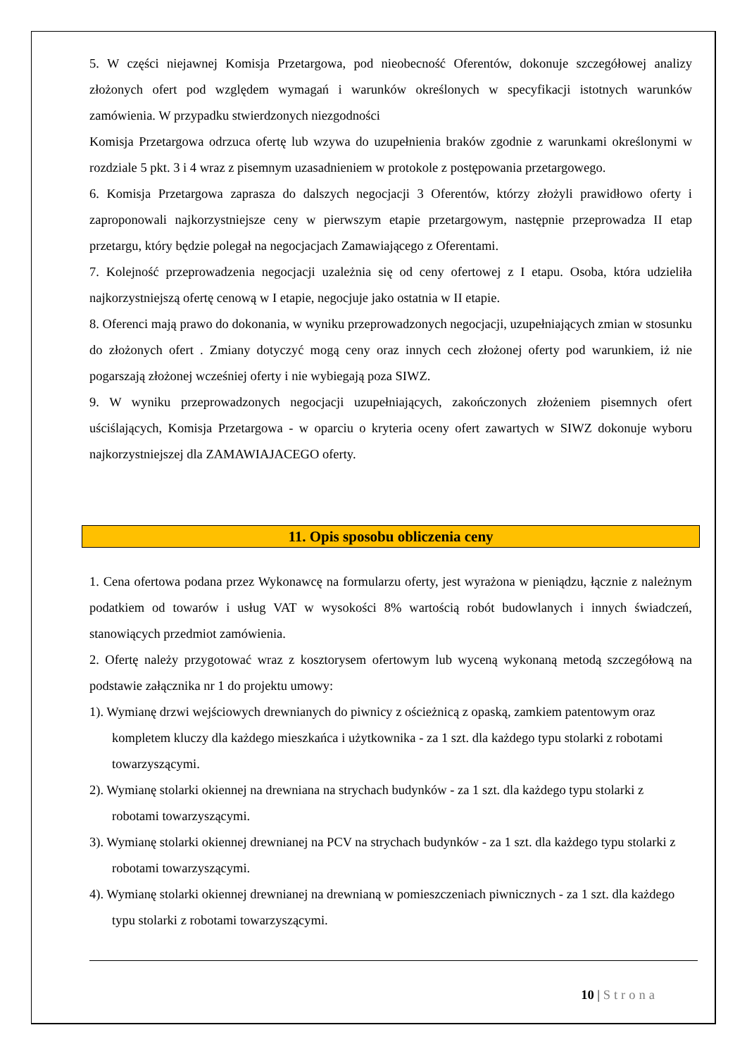5. W części niejawnej Komisja Przetargowa, pod nieobecność Oferentów, dokonuje szczegółowej analizy złożonych ofert pod względem wymagań i warunków określonych w specyfikacji istotnych warunków zamówienia. W przypadku stwierdzonych niezgodności
Komisja Przetargowa odrzuca ofertę lub wzywa do uzupełnienia braków zgodnie z warunkami określonymi w rozdziale 5 pkt. 3 i 4 wraz z pisemnym uzasadnieniem w protokole z postępowania przetargowego.
6. Komisja Przetargowa zaprasza do dalszych negocjacji 3 Oferentów, którzy złożyli prawidłowo oferty i zaproponowali najkorzystniejsze ceny w pierwszym etapie przetargowym, następnie przeprowadza II etap przetargu, który będzie polegał na negocjacjach Zamawiającego z Oferentami.
7. Kolejność przeprowadzenia negocjacji uzależnia się od ceny ofertowej z I etapu. Osoba, która udzieliła najkorzystniejszą ofertę cenową w I etapie, negocjuje jako ostatnia w II etapie.
8. Oferenci mają prawo do dokonania, w wyniku przeprowadzonych negocjacji, uzupełniających zmian w stosunku do złożonych ofert . Zmiany dotyczyć mogą ceny oraz innych cech złożonej oferty pod warunkiem, iż nie pogarszają złożonej wcześniej oferty i nie wybiegają poza SIWZ.
9. W wyniku przeprowadzonych negocjacji uzupełniających, zakończonych złożeniem pisemnych ofert uściślających, Komisja Przetargowa - w oparciu o kryteria oceny ofert zawartych w SIWZ dokonuje wyboru najkorzystniejszej dla ZAMAWIAJACEGO oferty.
11. Opis sposobu obliczenia ceny
1. Cena ofertowa podana przez Wykonawcę na formularzu oferty, jest wyrażona w pieniądzu, łącznie z należnym podatkiem od towarów i usług VAT w wysokości 8% wartością robót budowlanych i innych świadczeń, stanowiących przedmiot zamówienia.
2. Ofertę należy przygotować wraz z kosztorysem ofertowym lub wyceną wykonaną metodą szczegółową na podstawie załącznika nr 1 do projektu umowy:
1). Wymianę drzwi wejściowych drewnianych do piwnicy z ościeżnicą z opaską, zamkiem patentowym oraz kompletem kluczy dla każdego mieszkańca i użytkownika - za 1 szt. dla każdego typu stolarki z robotami towarzyszącymi.
2). Wymianę stolarki okiennej na drewniana na strychach budynków - za 1 szt. dla każdego typu stolarki z robotami towarzyszącymi.
3). Wymianę stolarki okiennej drewnianej na PCV na strychach budynków - za 1 szt. dla każdego typu stolarki z robotami towarzyszącymi.
4). Wymianę stolarki okiennej drewnianej na drewnianą w pomieszczeniach piwnicznych - za 1 szt. dla każdego typu stolarki z robotami towarzyszącymi.
10 | Strona